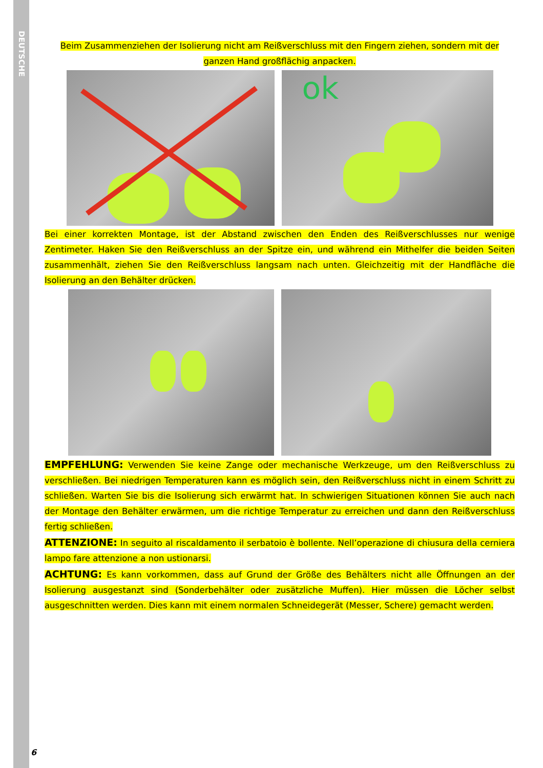DEUTSCHE
Beim Zusammenziehen der Isolierung nicht am Reißverschluss mit den Fingern ziehen, sondern mit der ganzen Hand großflächig anpacken.
ok
Bei einer korrekten Montage, ist der Abstand zwischen den Enden des Reißverschlusses nur wenige Zentimeter. Haken Sie den Reißverschluss an der Spitze ein, und während ein Mithelfer die beiden Seiten zusammenhält, ziehen Sie den Reißverschluss langsam nach unten. Gleichzeitig mit der Handfläche die Isolierung an den Behälter drücken.
EMPFEHLUNG: Verwenden Sie keine Zange oder mechanische Werkzeuge, um den Reißverschluss zu verschließen. Bei niedrigen Temperaturen kann es möglich sein, den Reißverschluss nicht in einem Schritt zu schließen. Warten Sie bis die Isolierung sich erwärmt hat. In schwierigen Situationen können Sie auch nach der Montage den Behälter erwärmen, um die richtige Temperatur zu erreichen und dann den Reißverschluss fertig schließen.
ATTENZIONE: In seguito al riscaldamento il serbatoio è bollente. Nell’operazione di chiusura della cerniera lampo fare attenzione a non ustionarsi.
ACHTUNG: Es kann vorkommen, dass auf Grund der Größe des Behälters nicht alle Öffnungen an der Isolierung ausgestanzt sind (Sonderbehälter oder zusätzliche Muffen). Hier müssen die Löcher selbst ausgeschnitten werden. Dies kann mit einem normalen Schneidegerät (Messer, Schere) gemacht werden.
6